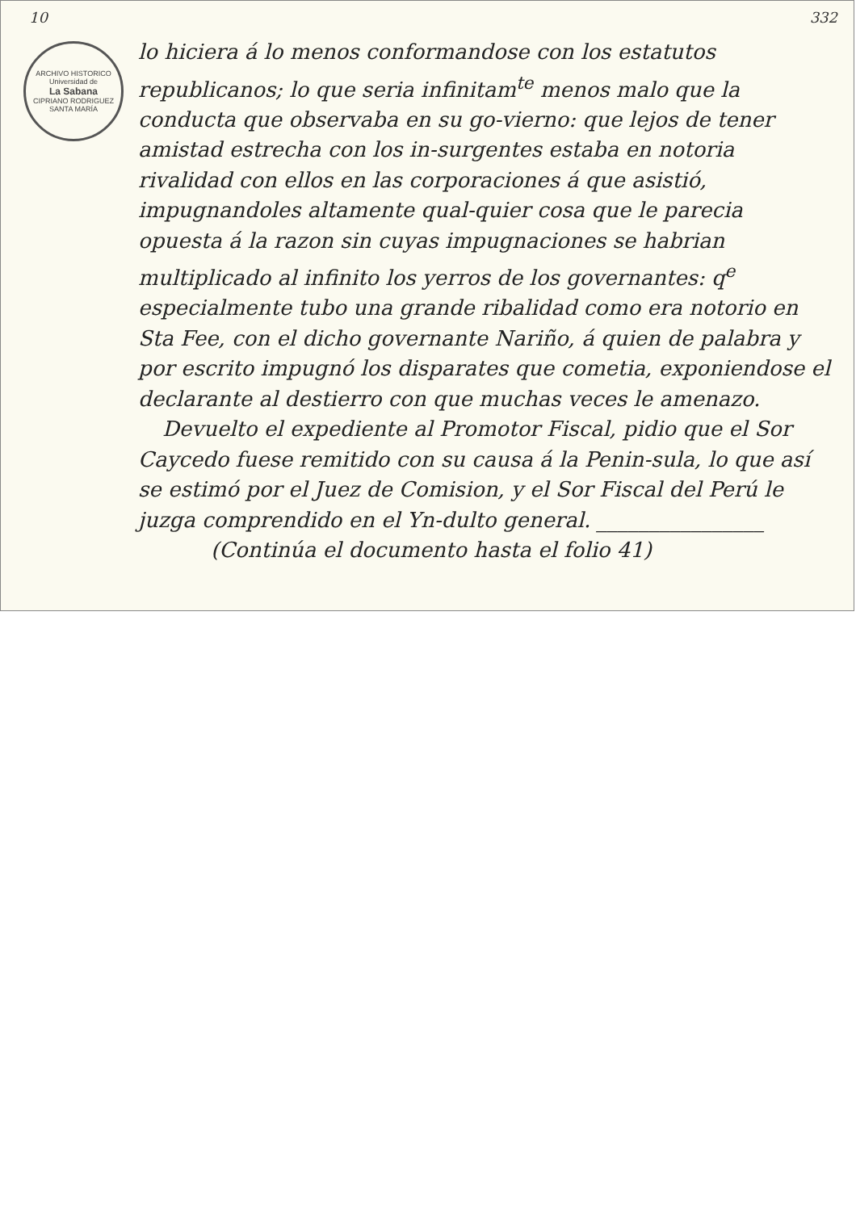10 332
ARCHIVO HISTORICO
Universidad de
La Sabana
CIPRIANO RODRIGUEZ SANTA MARÍA
lo hiciera á lo menos conformandose con los estatutos republicanos; lo que seria infinitam<sup>te</sup> menos malo que la conducta que observaba en su go-vierno: que lejos de tener amistad estrecha con los in-surgentes estaba en notoria rivalidad con ellos en las corporaciones á que asistió, impugnandoles altamente qual-quier cosa que le parecia opuesta á la razon sin cuyas impugnaciones se habrian multiplicado al infinito los yerros de los governantes: q<sup>e</sup> especialmente tubo una grande ribalidad como era notorio en Sta Fee, con el dicho governante Nariño, á quien de palabra y por escrito impugnó los disparates que cometia, exponiendose el declarante al destierro con que muchas veces le amenazo.
Devuelto el expediente al Promotor Fiscal, pidio que el Sor Caycedo fuese remitido con su causa á la Penin-sula, lo que así se estimó por el Juez de Comision, y el Sor Fiscal del Perú le juzga comprendido en el Yn-dulto general. ________________
(Continúa el documento hasta el folio 41)